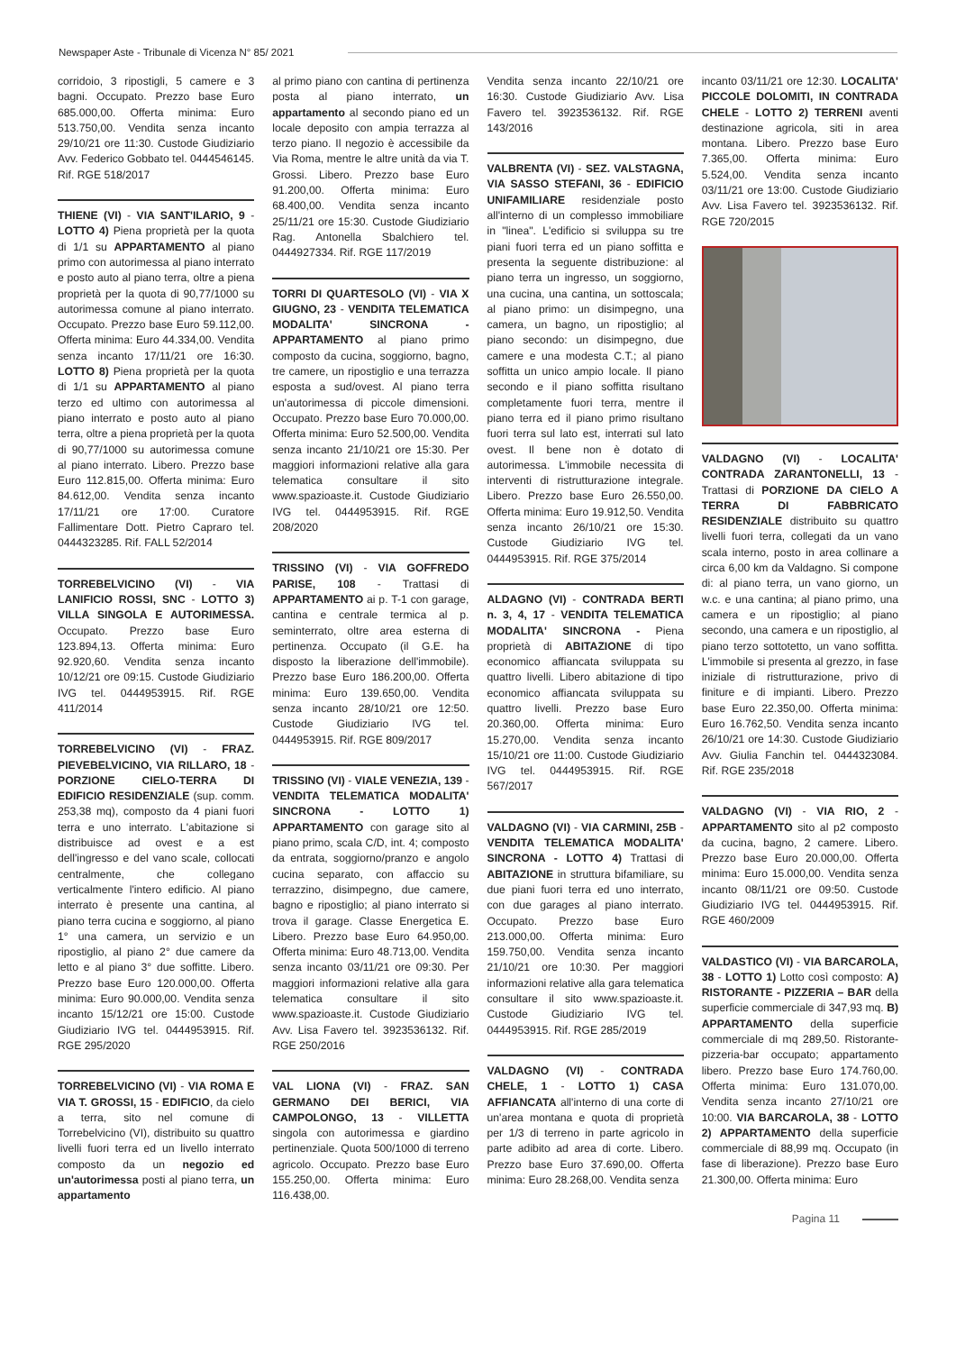Newspaper Aste - Tribunale di Vicenza N° 85/ 2021
corridoio, 3 ripostigli, 5 camere e 3 bagni. Occupato. Prezzo base Euro 685.000,00. Offerta minima: Euro 513.750,00. Vendita senza incanto 29/10/21 ore 11:30. Custode Giudiziario Avv. Federico Gobbato tel. 0444546145. Rif. RGE 518/2017
THIENE (VI) - VIA SANT'ILARIO, 9 - LOTTO 4) Piena proprietà per la quota di 1/1 su APPARTAMENTO al piano primo con autorimessa al piano interrato e posto auto al piano terra, oltre a piena proprietà per la quota di 90,77/1000 su autorimessa comune al piano interrato. Occupato. Prezzo base Euro 59.112,00. Offerta minima: Euro 44.334,00. Vendita senza incanto 17/11/21 ore 16:30. LOTTO 8) Piena proprietà per la quota di 1/1 su APPARTAMENTO al piano terzo ed ultimo con autorimessa al piano interrato e posto auto al piano terra, oltre a piena proprietà per la quota di 90,77/1000 su autorimessa comune al piano interrato. Libero. Prezzo base Euro 112.815,00. Offerta minima: Euro 84.612,00. Vendita senza incanto 17/11/21 ore 17:00. Curatore Fallimentare Dott. Pietro Capraro tel. 0444323285. Rif. FALL 52/2014
TORREBELVICINO (VI) - VIA LANIFICIO ROSSI, SNC - LOTTO 3) VILLA SINGOLA E AUTORIMESSA. Occupato. Prezzo base Euro 123.894,13. Offerta minima: Euro 92.920,60. Vendita senza incanto 10/12/21 ore 09:15. Custode Giudiziario IVG tel. 0444953915. Rif. RGE 411/2014
TORREBELVICINO (VI) - FRAZ. PIEVEBELVICINO, VIA RILLARO, 18 - PORZIONE CIELO-TERRA DI EDIFICIO RESIDENZIALE (sup. comm. 253,38 mq), composto da 4 piani fuori terra e uno interrato. L'abitazione si distribuisce ad ovest e a est dell'ingresso e del vano scale, collocati centralmente, che collegano verticalmente l'intero edificio. Al piano interrato è presente una cantina, al piano terra cucina e soggiorno, al piano 1° una camera, un servizio e un ripostiglio, al piano 2° due camere da letto e al piano 3° due soffitte. Libero. Prezzo base Euro 120.000,00. Offerta minima: Euro 90.000,00. Vendita senza incanto 15/12/21 ore 15:00. Custode Giudiziario IVG tel. 0444953915. Rif. RGE 295/2020
TORREBELVICINO (VI) - VIA ROMA E VIA T. GROSSI, 15 - EDIFICIO, da cielo a terra, sito nel comune di Torrebelvicino (VI), distribuito su quattro livelli fuori terra ed un livello interrato composto da un negozio ed un'autorimessa posti al piano terra, un appartamento
al primo piano con cantina di pertinenza posta al piano interrato, un appartamento al secondo piano ed un locale deposito con ampia terrazza al terzo piano. Il negozio è accessibile da Via Roma, mentre le altre unità da via T. Grossi. Libero. Prezzo base Euro 91.200,00. Offerta minima: Euro 68.400,00. Vendita senza incanto 25/11/21 ore 15:30. Custode Giudiziario Rag. Antonella Sbalchiero tel. 0444927334. Rif. RGE 117/2019
TORRI DI QUARTESOLO (VI) - VIA X GIUGNO, 23 - VENDITA TELEMATICA MODALITA' SINCRONA - APPARTAMENTO al piano primo composto da cucina, soggiorno, bagno, tre camere, un ripostiglio e una terrazza esposta a sud/ovest. Al piano terra un'autorimessa di piccole dimensioni. Occupato. Prezzo base Euro 70.000,00. Offerta minima: Euro 52.500,00. Vendita senza incanto 21/10/21 ore 15:30. Per maggiori informazioni relative alla gara telematica consultare il sito www.spazioaste.it. Custode Giudiziario IVG tel. 0444953915. Rif. RGE 208/2020
TRISSINO (VI) - VIA GOFFREDO PARISE, 108 - Trattasi di APPARTAMENTO ai p. T-1 con garage, cantina e centrale termica al p. seminterrato, oltre area esterna di pertinenza. Occupato (il G.E. ha disposto la liberazione dell'immobile). Prezzo base Euro 186.200,00. Offerta minima: Euro 139.650,00. Vendita senza incanto 28/10/21 ore 12:50. Custode Giudiziario IVG tel. 0444953915. Rif. RGE 809/2017
TRISSINO (VI) - VIALE VENEZIA, 139 - VENDITA TELEMATICA MODALITA' SINCRONA - LOTTO 1) APPARTAMENTO con garage sito al piano primo, scala C/D, int. 4; composto da entrata, soggiorno/pranzo e angolo cucina separato, con affaccio su terrazzino, disimpegno, due camere, bagno e ripostiglio; al piano interrato si trova il garage. Classe Energetica E. Libero. Prezzo base Euro 64.950,00. Offerta minima: Euro 48.713,00. Vendita senza incanto 03/11/21 ore 09:30. Per maggiori informazioni relative alla gara telematica consultare il sito www.spazioaste.it. Custode Giudiziario Avv. Lisa Favero tel. 3923536132. Rif. RGE 250/2016
VAL LIONA (VI) - FRAZ. SAN GERMANO DEI BERICI, VIA CAMPOLONGO, 13 - VILLETTA singola con autorimessa e giardino pertinenziale. Quota 500/1000 di terreno agricolo. Occupato. Prezzo base Euro 155.250,00. Offerta minima: Euro 116.438,00.
Vendita senza incanto 22/10/21 ore 16:30. Custode Giudiziario Avv. Lisa Favero tel. 3923536132. Rif. RGE 143/2016
VALBRENTA (VI) - SEZ. VALSTAGNA, VIA SASSO STEFANI, 36 - EDIFICIO UNIFAMILIARE residenziale posto all'interno di un complesso immobiliare in "linea". L'edificio si sviluppa su tre piani fuori terra ed un piano soffitta e presenta la seguente distribuzione: al piano terra un ingresso, un soggiorno, una cucina, una cantina, un sottoscala; al piano primo: un disimpegno, una camera, un bagno, un ripostiglio; al piano secondo: un disimpegno, due camere e una modesta C.T.; al piano soffitta un unico ampio locale. Il piano secondo e il piano soffitta risultano completamente fuori terra, mentre il piano terra ed il piano primo risultano fuori terra sul lato est, interrati sul lato ovest. Il bene non è dotato di autorimessa. L'immobile necessita di interventi di ristrutturazione integrale. Libero. Prezzo base Euro 26.550,00. Offerta minima: Euro 19.912,50. Vendita senza incanto 26/10/21 ore 15:30. Custode Giudiziario IVG tel. 0444953915. Rif. RGE 375/2014
ALDAGNO (VI) - CONTRADA BERTI n. 3, 4, 17 - VENDITA TELEMATICA MODALITA' SINCRONA - Piena proprietà di ABITAZIONE di tipo economico affiancata sviluppata su quattro livelli. Libero abitazione di tipo economico affiancata sviluppata su quattro livelli. Prezzo base Euro 20.360,00. Offerta minima: Euro 15.270,00. Vendita senza incanto 15/10/21 ore 11:00. Custode Giudiziario IVG tel. 0444953915. Rif. RGE 567/2017
VALDAGNO (VI) - VIA CARMINI, 25B - VENDITA TELEMATICA MODALITA' SINCRONA - LOTTO 4) Trattasi di ABITAZIONE in struttura bifamiliare, su due piani fuori terra ed uno interrato, con due garages al piano interrato. Occupato. Prezzo base Euro 213.000,00. Offerta minima: Euro 159.750,00. Vendita senza incanto 21/10/21 ore 10:30. Per maggiori informazioni relative alla gara telematica consultare il sito www.spazioaste.it. Custode Giudiziario IVG tel. 0444953915. Rif. RGE 285/2019
VALDAGNO (VI) - CONTRADA CHELE, 1 - LOTTO 1) CASA AFFIANCATA all'interno di una corte di un'area montana e quota di proprietà per 1/3 di terreno in parte agricolo in parte adibito ad area di corte. Libero. Prezzo base Euro 37.690,00. Offerta minima: Euro 28.268,00. Vendita senza
incanto 03/11/21 ore 12:30. LOCALITA' PICCOLE DOLOMITI, IN CONTRADA CHELE - LOTTO 2) TERRENI aventi destinazione agricola, siti in area montana. Libero. Prezzo base Euro 7.365,00. Offerta minima: Euro 5.524,00. Vendita senza incanto 03/11/21 ore 13:00. Custode Giudiziario Avv. Lisa Favero tel. 3923536132. Rif. RGE 720/2015
VALDAGNO (VI) - LOCALITA' CONTRADA ZARANTONELLI, 13 - Trattasi di PORZIONE DA CIELO A TERRA DI FABBRICATO RESIDENZIALE distribuito su quattro livelli fuori terra, collegati da un vano scala interno, posto in area collinare a circa 6,00 km da Valdagno. Si compone di: al piano terra, un vano giorno, un w.c. e una cantina; al piano primo, una camera e un ripostiglio; al piano secondo, una camera e un ripostiglio, al piano terzo sottotetto, un vano soffitta. L'immobile si presenta al grezzo, in fase iniziale di ristrutturazione, privo di finiture e di impianti. Libero. Prezzo base Euro 22.350,00. Offerta minima: Euro 16.762,50. Vendita senza incanto 26/10/21 ore 14:30. Custode Giudiziario Avv. Giulia Fanchin tel. 0444323084. Rif. RGE 235/2018
VALDAGNO (VI) - VIA RIO, 2 - APPARTAMENTO sito al p2 composto da cucina, bagno, 2 camere. Libero. Prezzo base Euro 20.000,00. Offerta minima: Euro 15.000,00. Vendita senza incanto 08/11/21 ore 09:50. Custode Giudiziario IVG tel. 0444953915. Rif. RGE 460/2009
VALDASTICO (VI) - VIA BARCAROLA, 38 - LOTTO 1) Lotto così composto: A) RISTORANTE - PIZZERIA – BAR della superficie commerciale di 347,93 mq. B) APPARTAMENTO della superficie commerciale di mq 289,50. Ristorante-pizzeria-bar occupato; appartamento libero. Prezzo base Euro 174.760,00. Offerta minima: Euro 131.070,00. Vendita senza incanto 27/10/21 ore 10:00. VIA BARCAROLA, 38 - LOTTO 2) APPARTAMENTO della superficie commerciale di 88,99 mq. Occupato (in fase di liberazione). Prezzo base Euro 21.300,00. Offerta minima: Euro
Pagina 11